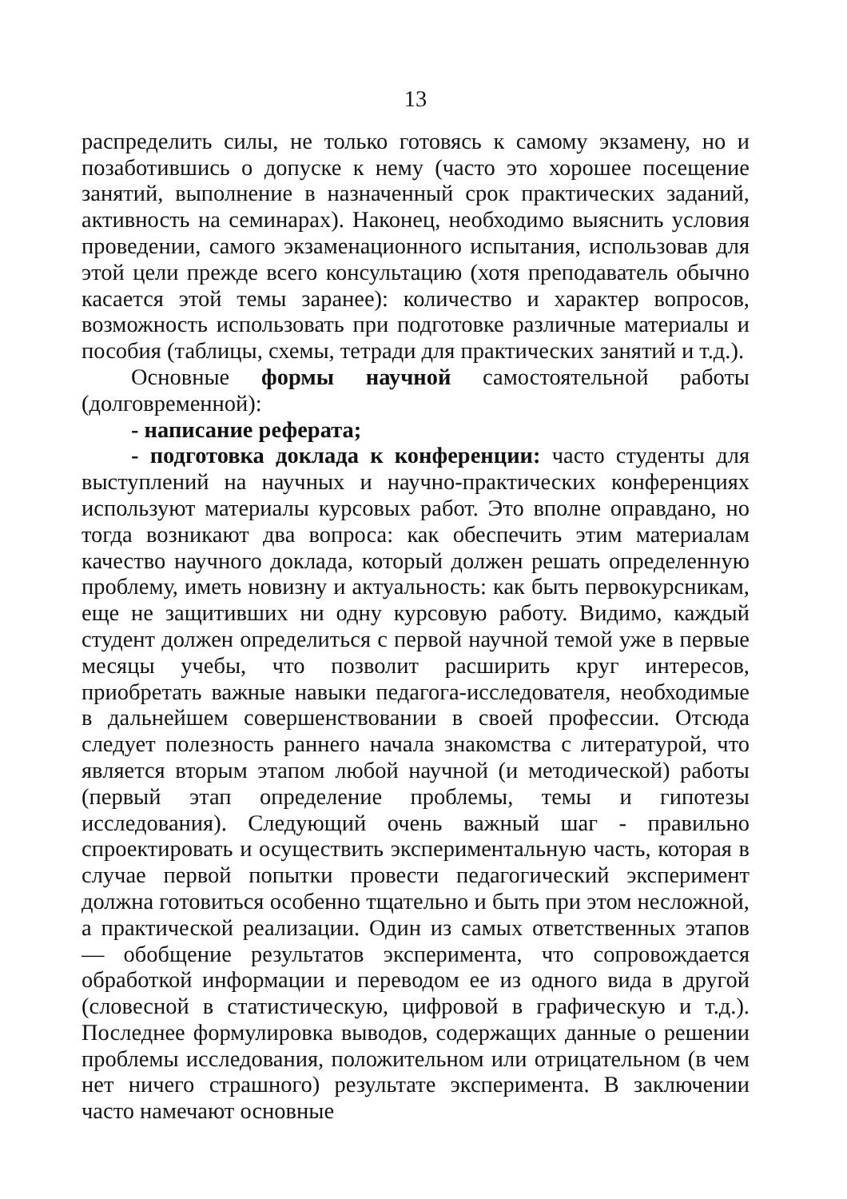13
распределить силы, не только готовясь к самому экзамену, но и позаботившись о допуске к нему (часто это хорошее посещение занятий, выполнение в назначенный срок практических заданий, активность на семинарах). Наконец, необходимо выяснить условия проведении, самого экзаменационного испытания, использовав для этой цели прежде всего консультацию (хотя преподаватель обычно касается этой темы заранее): количество и характер вопросов, возможность использовать при подготовке различные материалы и пособия (таблицы, схемы, тетради для практических занятий и т.д.).
Основные формы научной самостоятельной работы (долговременной):
- написание реферата;
- подготовка доклада к конференции: часто студенты для выступлений на научных и научно-практических конференциях используют материалы курсовых работ. Это вполне оправдано, но тогда возникают два вопроса: как обеспечить этим материалам качество научного доклада, который должен решать определенную проблему, иметь новизну и актуальность: как быть первокурсникам, еще не защитивших ни одну курсовую работу. Видимо, каждый студент должен определиться с первой научной темой уже в первые месяцы учебы, что позволит расширить круг интересов, приобретать важные навыки педагога-исследователя, необходимые в дальнейшем совершенствовании в своей профессии. Отсюда следует полезность раннего начала знакомства с литературой, что является вторым этапом любой научной (и методической) работы (первый этап определение проблемы, темы и гипотезы исследования). Следующий очень важный шаг - правильно спроектировать и осуществить экспериментальную часть, которая в случае первой попытки провести педагогический эксперимент должна готовиться особенно тщательно и быть при этом несложной, а практической реализации. Один из самых ответственных этапов — обобщение результатов эксперимента, что сопровождается обработкой информации и переводом ее из одного вида в другой (словесной в статистическую, цифровой в графическую и т.д.). Последнее формулировка выводов, содержащих данные о решении проблемы исследования, положительном или отрицательном (в чем нет ничего страшного) результате эксперимента. В заключении часто намечают основные